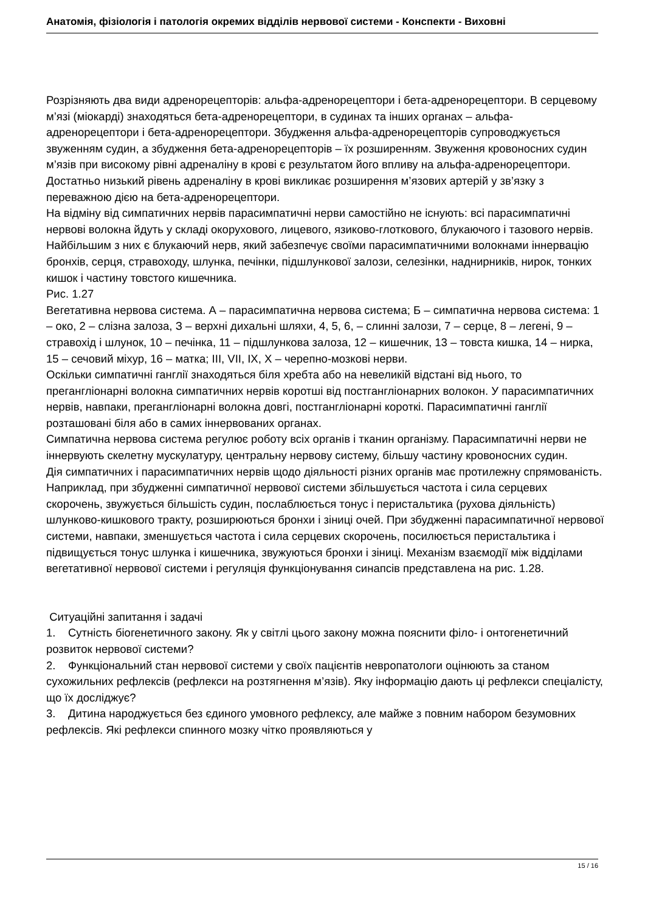Анатомія, фізіологія і патологія окремих відділів нервової системи - Конспекти - Виховні
Розрізняють два види адренорецепторів: альфа-адренорецептори і бета-адренорецептори. В серцевому м’язі (міокарді) знаходяться бета-адренорецептори, в судинах та інших органах – альфа-адренорецептори і бета-адренорецептори. Збудження альфа-адренорецепторів супроводжується звуженням судин, а збудження бета-адренорецепторів – їх розширенням. Звуження кровоносних судин м’язів при високому рівні адреналіну в крові є результатом його впливу на альфа-адренорецептори. Достатньо низький рівень адреналіну в крові викликає розширення м’язових артерій у зв’язку з переважною дією на бета-адренорецептори.
На відміну від симпатичних нервів парасимпатичні нерви самостійно не існують: всі парасимпатичні нервові волокна йдуть у складі окорухового, лицевого, язиково-глоткового, блукаючого і тазового нервів. Найбільшим з них є блукаючий нерв, який забезпечує своїми парасимпатичними волокнами іннервацію бронхів, серця, стравоходу, шлунка, печінки, підшлункової залози, селезінки, наднирників, нирок, тонких кишок і частину товстого кишечника.
Рис. 1.27
Вегетативна нервова система. А – парасимпатична нервова система; Б – симпатична нервова система: 1 – око, 2 – слізна залоза, З – верхні дихальні шляхи, 4, 5, 6, – слинні залози, 7 – серце, 8 – легені, 9 – стравохід і шлунок, 10 – печінка, 11 – підшлункова залоза, 12 – кишечник, 13 – товста кишка, 14 – нирка, 15 – сечовий міхур, 16 – матка; III, VII, IX, X – черепно-мозкові нерви.
Оскільки симпатичні ганглії знаходяться біля хребта або на невеликій відстані від нього, то прегангліонарні волокна симпатичних нервів коротші від постгангліонарних волокон. У парасимпатичних нервів, навпаки, прегангліонарні волокна довгі, постгангліонарні короткі. Парасимпатичні ганглії розташовані біля або в самих іннервованих органах.
Симпатична нервова система регулює роботу всіх органів і тканин організму. Парасимпатичні нерви не іннервують скелетну мускулатуру, центральну нервову систему, більшу частину кровоносних судин.
Дія симпатичних і парасимпатичних нервів щодо діяльності різних органів має протилежну спрямованість. Наприклад, при збудженні симпатичної нервової системи збільшується частота і сила серцевих скорочень, звужується більшість судин, послаблюється тонус і перистальтика (рухова діяльність) шлунково-кишкового тракту, розширюються бронхи і зіниці очей. При збудженні парасимпатичної нервової системи, навпаки, зменшується частота і сила серцевих скорочень, посилюється перистальтика і підвищується тонус шлунка і кишечника, звужуються бронхи і зіниці. Механізм взаємодії між відділами вегетативної нервової системи і регуляція функціонування синапсів представлена на рис. 1.28.
Ситуаційні запитання і задачі
1. Сутність біогенетичного закону. Як у світлі цього закону можна пояснити філо- і онтогенетичний розвиток нервової системи?
2. Функціональний стан нервової системи у своїх пацієнтів невропатологи оцінюють за станом сухожильних рефлексів (рефлекси на розтягнення м’язів). Яку інформацію дають ці рефлекси спеціалісту, що їх досліджує?
3. Дитина народжується без єдиного умовного рефлексу, але майже з повним набором безумовних рефлексів. Які рефлекси спинного мозку чітко проявляються у
15 / 16